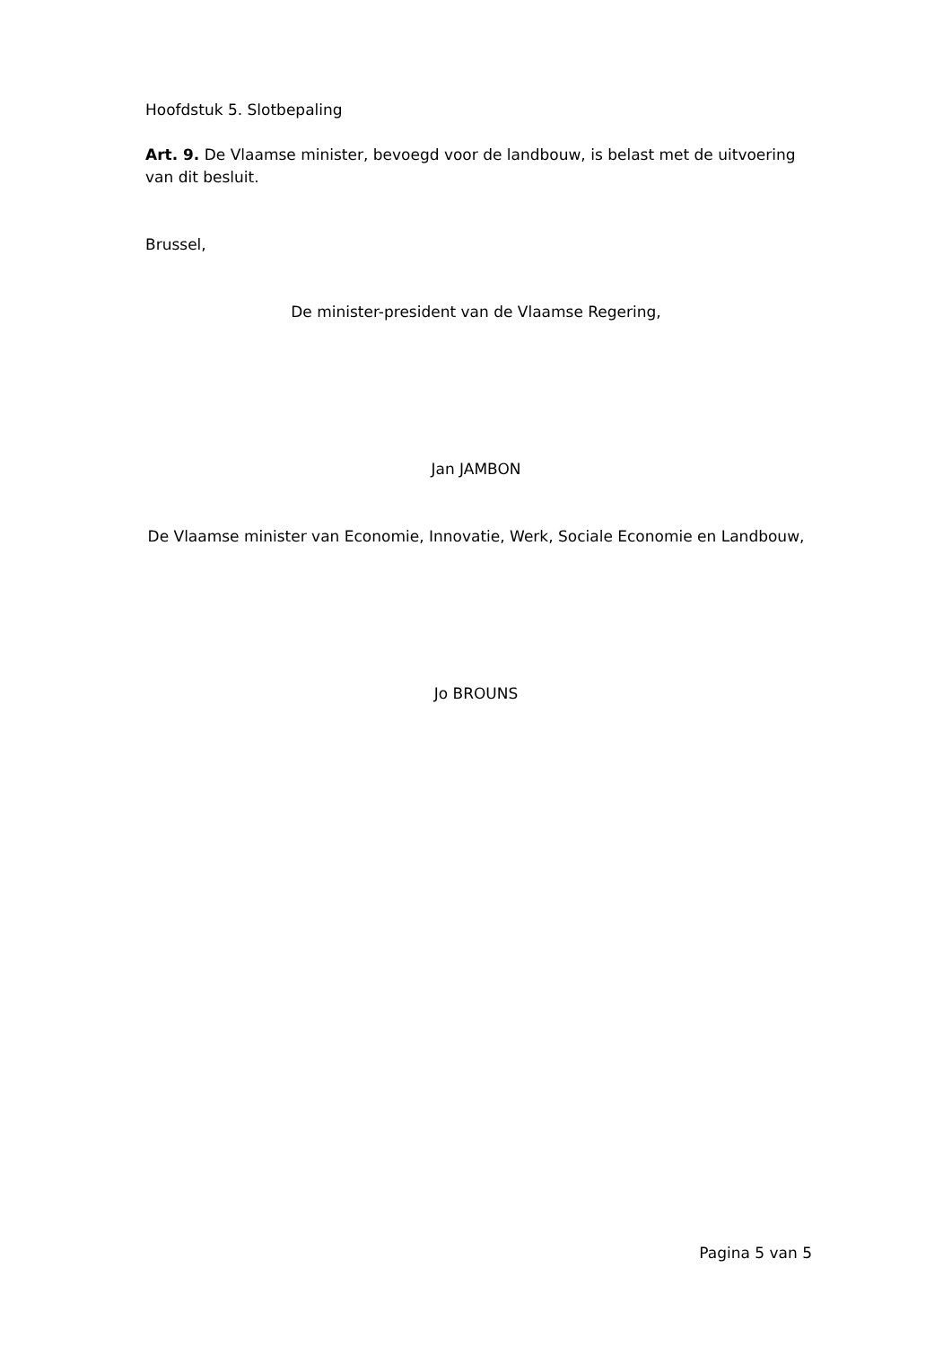Hoofdstuk 5. Slotbepaling
Art. 9. De Vlaamse minister, bevoegd voor de landbouw, is belast met de uitvoering van dit besluit.
Brussel,
De minister-president van de Vlaamse Regering,
Jan JAMBON
De Vlaamse minister van Economie, Innovatie, Werk, Sociale Economie en Landbouw,
Jo BROUNS
Pagina 5 van 5